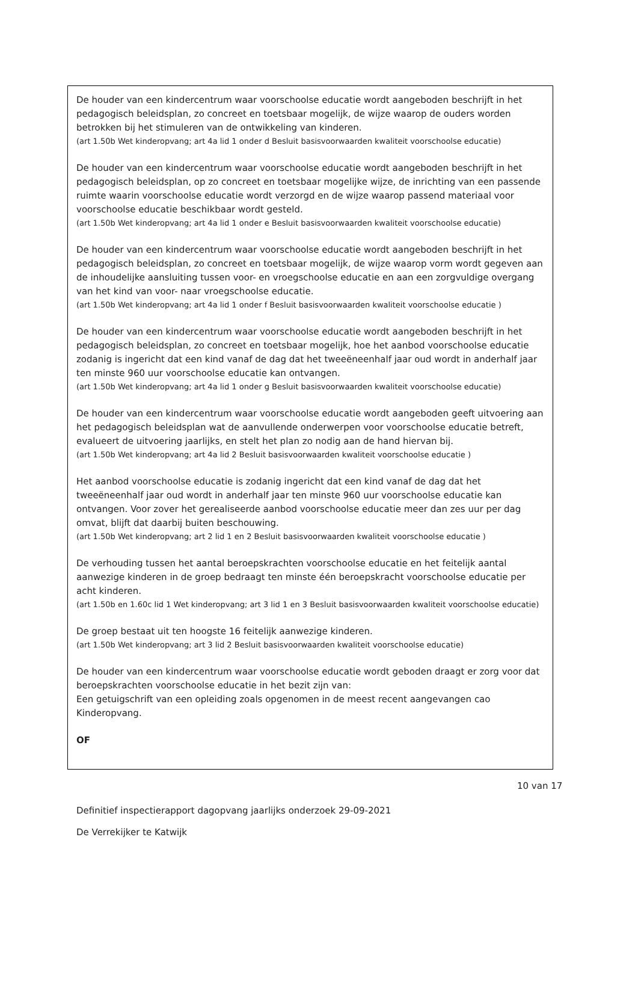De houder van een kindercentrum waar voorschoolse educatie wordt aangeboden beschrijft in het pedagogisch beleidsplan, zo concreet en toetsbaar mogelijk, de wijze waarop de ouders worden betrokken bij het stimuleren van de ontwikkeling van kinderen.
(art 1.50b Wet kinderopvang; art 4a lid 1 onder d Besluit basisvoorwaarden kwaliteit voorschoolse educatie)
De houder van een kindercentrum waar voorschoolse educatie wordt aangeboden beschrijft in het pedagogisch beleidsplan, op zo concreet en toetsbaar mogelijke wijze, de inrichting van een passende ruimte waarin voorschoolse educatie wordt verzorgd en de wijze waarop passend materiaal voor voorschoolse educatie beschikbaar wordt gesteld.
(art 1.50b Wet kinderopvang; art 4a lid 1 onder e Besluit basisvoorwaarden kwaliteit voorschoolse educatie)
De houder van een kindercentrum waar voorschoolse educatie wordt aangeboden beschrijft in het pedagogisch beleidsplan, zo concreet en toetsbaar mogelijk, de wijze waarop vorm wordt gegeven aan de inhoudelijke aansluiting tussen voor- en vroegschoolse educatie en aan een zorgvuldige overgang van het kind van voor- naar vroegschoolse educatie.
(art 1.50b Wet kinderopvang; art 4a lid 1 onder f Besluit basisvoorwaarden kwaliteit voorschoolse educatie )
De houder van een kindercentrum waar voorschoolse educatie wordt aangeboden beschrijft in het pedagogisch beleidsplan, zo concreet en toetsbaar mogelijk, hoe het aanbod voorschoolse educatie zodanig is ingericht dat een kind vanaf de dag dat het tweeëneenhalf jaar oud wordt in anderhalf jaar ten minste 960 uur voorschoolse educatie kan ontvangen.
(art 1.50b Wet kinderopvang; art 4a lid 1 onder g Besluit basisvoorwaarden kwaliteit voorschoolse educatie)
De houder van een kindercentrum waar voorschoolse educatie wordt aangeboden geeft uitvoering aan het pedagogisch beleidsplan wat de aanvullende onderwerpen voor voorschoolse educatie betreft, evalueert de uitvoering jaarlijks, en stelt het plan zo nodig aan de hand hiervan bij.
(art 1.50b Wet kinderopvang; art 4a lid 2 Besluit basisvoorwaarden kwaliteit voorschoolse educatie )
Het aanbod voorschoolse educatie is zodanig ingericht dat een kind vanaf de dag dat het tweeëneenhalf jaar oud wordt in anderhalf jaar ten minste 960 uur voorschoolse educatie kan ontvangen. Voor zover het gerealiseerde aanbod voorschoolse educatie meer dan zes uur per dag omvat, blijft dat daarbij buiten beschouwing.
(art 1.50b Wet kinderopvang; art 2 lid 1 en 2 Besluit basisvoorwaarden kwaliteit voorschoolse educatie )
De verhouding tussen het aantal beroepskrachten voorschoolse educatie en het feitelijk aantal aanwezige kinderen in de groep bedraagt ten minste één beroepskracht voorschoolse educatie per acht kinderen.
(art 1.50b en 1.60c lid 1 Wet kinderopvang; art 3 lid 1 en 3 Besluit basisvoorwaarden kwaliteit voorschoolse educatie)
De groep bestaat uit ten hoogste 16 feitelijk aanwezige kinderen.
(art 1.50b Wet kinderopvang; art 3 lid 2 Besluit basisvoorwaarden kwaliteit voorschoolse educatie)
De houder van een kindercentrum waar voorschoolse educatie wordt geboden draagt er zorg voor dat beroepskrachten voorschoolse educatie in het bezit zijn van:
Een getuigschrift van een opleiding zoals opgenomen in de meest recent aangevangen cao Kinderopvang.
OF
10 van 17
Definitief inspectierapport dagopvang jaarlijks onderzoek 29-09-2021
De Verrekijker te Katwijk